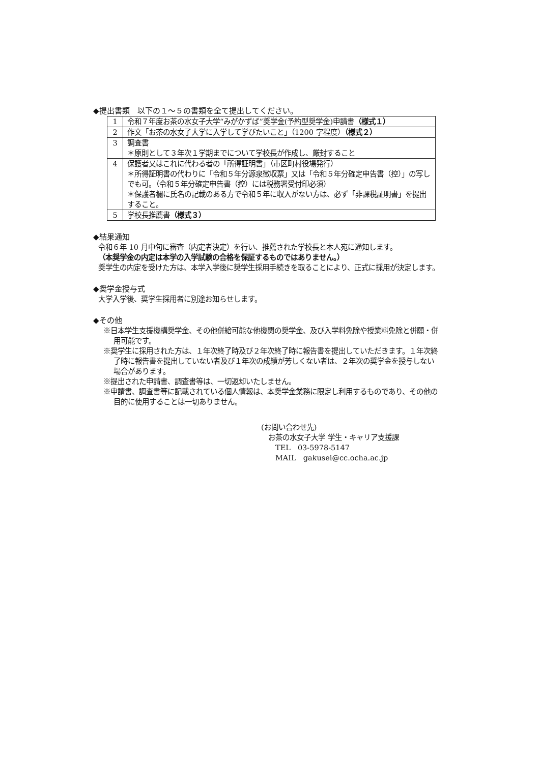◆提出書類　以下の１～５の書類を全て提出してください。
| 1 | 令和７年度お茶の水女子大学“みがかずば”奨学金(予約型奨学金)申請書 （様式１） |
| 2 | 作文「お茶の水女子大学に入学して学びたいこと」（1200 字程度） （様式２） |
| 3 | 調査書 ＊原則として３年次１学期までについて学校長が作成し、厳封すること |
| 4 | 保護者又はこれに代わる者の「所得証明書」（市区町村役場発行） ＊所得証明書の代わりに「令和５年分源泉徴収票」又は「令和５年分確定申告書（控）」の写しでも可。（令和５年分確定申告書（控）には税務署受付印必須） ＊保護者欄に氏名の記載のある方で令和５年に収入がない方は、必ず「非課税証明書」を提出すること。 |
| 5 | 学校長推薦書 （様式３） |
◆結果通知
令和６年 10 月中旬に審査（内定者決定）を行い、推薦された学校長と本人宛に通知します。
（本奨学金の内定は本学の入学試験の合格を保証するものではありません。）
奨学生の内定を受けた方は、本学入学後に奨学生採用手続きを取ることにより、正式に採用が決定します。
◆奨学金授与式
大学入学後、奨学生採用者に別途お知らせします。
◆その他
※日本学生支援機構奨学金、その他併給可能な他機関の奨学金、及び入学料免除や授業料免除と併願・併用可能です。
※奨学生に採用された方は、１年次終了時及び２年次終了時に報告書を提出していただきます。１年次終了時に報告書を提出していない者及び１年次の成績が芳しくない者は、２年次の奨学金を授与しない場合があります。
※提出された申請書、調査書等は、一切返却いたしません。
※申請書、調査書等に記載されている個人情報は、本奨学金業務に限定し利用するものであり、その他の目的に使用することは一切ありません。
(お問い合わせ先)
　お茶の水女子大学 学生・キャリア支援課
　　TEL　03-5978-5147
　　MAIL　gakusei@cc.ocha.ac.jp